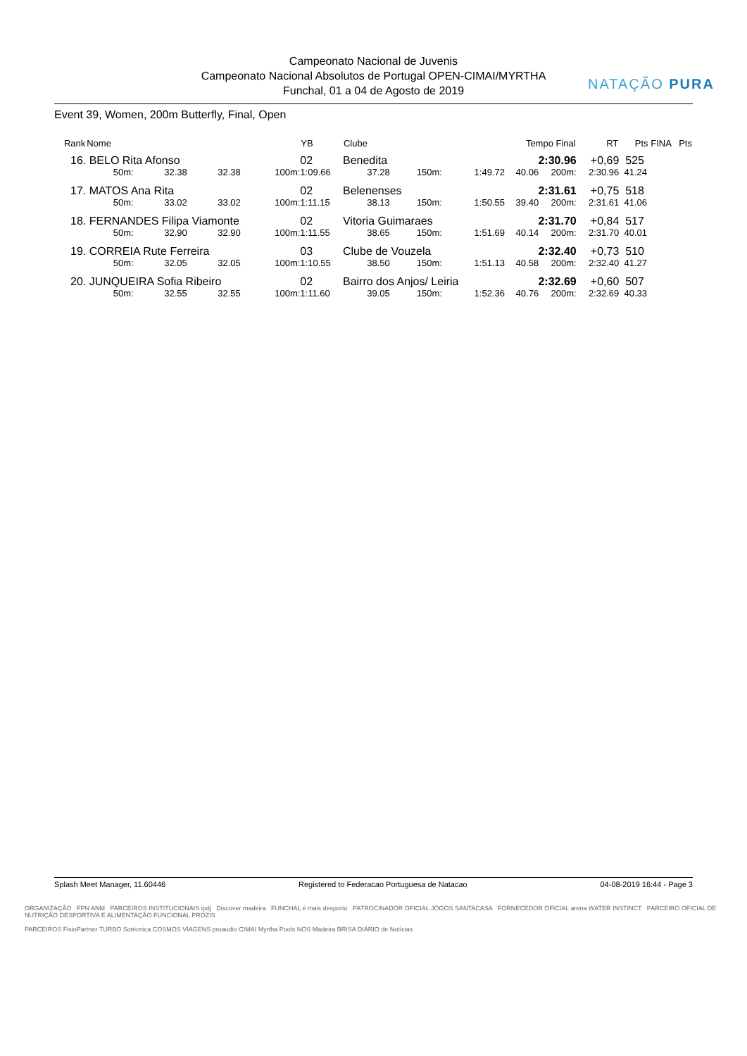Campeonato Nacional de Juvenis
Campeonato Nacional Absolutos de Portugal OPEN-CIMAI/MYRTHA
Funchal, 01 a 04 de Agosto de 2019
NATAÇÃO PURA
Event 39, Women, 200m Butterfly, Final, Open
| Rank | Nome | | | | YB | Clube | | | Tempo Final | | RT | Pts FINA | Pts |
| --- | --- | --- | --- | --- | --- | --- | --- | --- | --- | --- | --- | --- | --- |
| 16. | BELO Rita Afonso | | | | 02 | Benedita | | | 2:30.96 | | +0,69 | 525 | |
| | 50m: | 32.38 | 32.38 | 100m: | 1:09.66 | 37.28 | 150m: | 1:49.72 | 40.06 | 200m: | 2:30.96 | 41.24 | |
| 17. | MATOS Ana Rita | | | | 02 | Belenenses | | | 2:31.61 | | +0,75 | 518 | |
| | 50m: | 33.02 | 33.02 | 100m: | 1:11.15 | 38.13 | 150m: | 1:50.55 | 39.40 | 200m: | 2:31.61 | 41.06 | |
| 18. | FERNANDES Filipa Viamonte | | | | 02 | Vitoria Guimaraes | | | 2:31.70 | | +0,84 | 517 | |
| | 50m: | 32.90 | 32.90 | 100m: | 1:11.55 | 38.65 | 150m: | 1:51.69 | 40.14 | 200m: | 2:31.70 | 40.01 | |
| 19. | CORREIA Rute Ferreira | | | | 03 | Clube de Vouzela | | | 2:32.40 | | +0,73 | 510 | |
| | 50m: | 32.05 | 32.05 | 100m: | 1:10.55 | 38.50 | 150m: | 1:51.13 | 40.58 | 200m: | 2:32.40 | 41.27 | |
| 20. | JUNQUEIRA Sofia Ribeiro | | | | 02 | Bairro dos Anjos/ Leiria | | | 2:32.69 | | +0,60 | 507 | |
| | 50m: | 32.55 | 32.55 | 100m: | 1:11.60 | 39.05 | 150m: | 1:52.36 | 40.76 | 200m: | 2:32.69 | 40.33 | |
Splash Meet Manager, 11.60446 Registered to Federacao Portuguesa de Natacao 04-08-2019 16:44 - Page 3
ORGANIZAÇÃO FPN ANM PARCEIROS INSTITUCIONAIS ipdj Discover madeira FUNCHAL é mais desporto PATROCINADOR OFICIAL JOGOS SANTACASA FORNECEDOR OFICIAL arena WATER INSTINCT PARCEIRO OFICIAL DE NUTRIÇÃO DESPORTIVA E ALIMENTAÇÃO FUNCIONAL PROZIS
PARCEIROS FisioPartner TURBO Sotécnica COSMOS VIAGENS proaudio CIMAI Myrtha Pools NOS Madeira BRISA DIÁRIO de Notícias